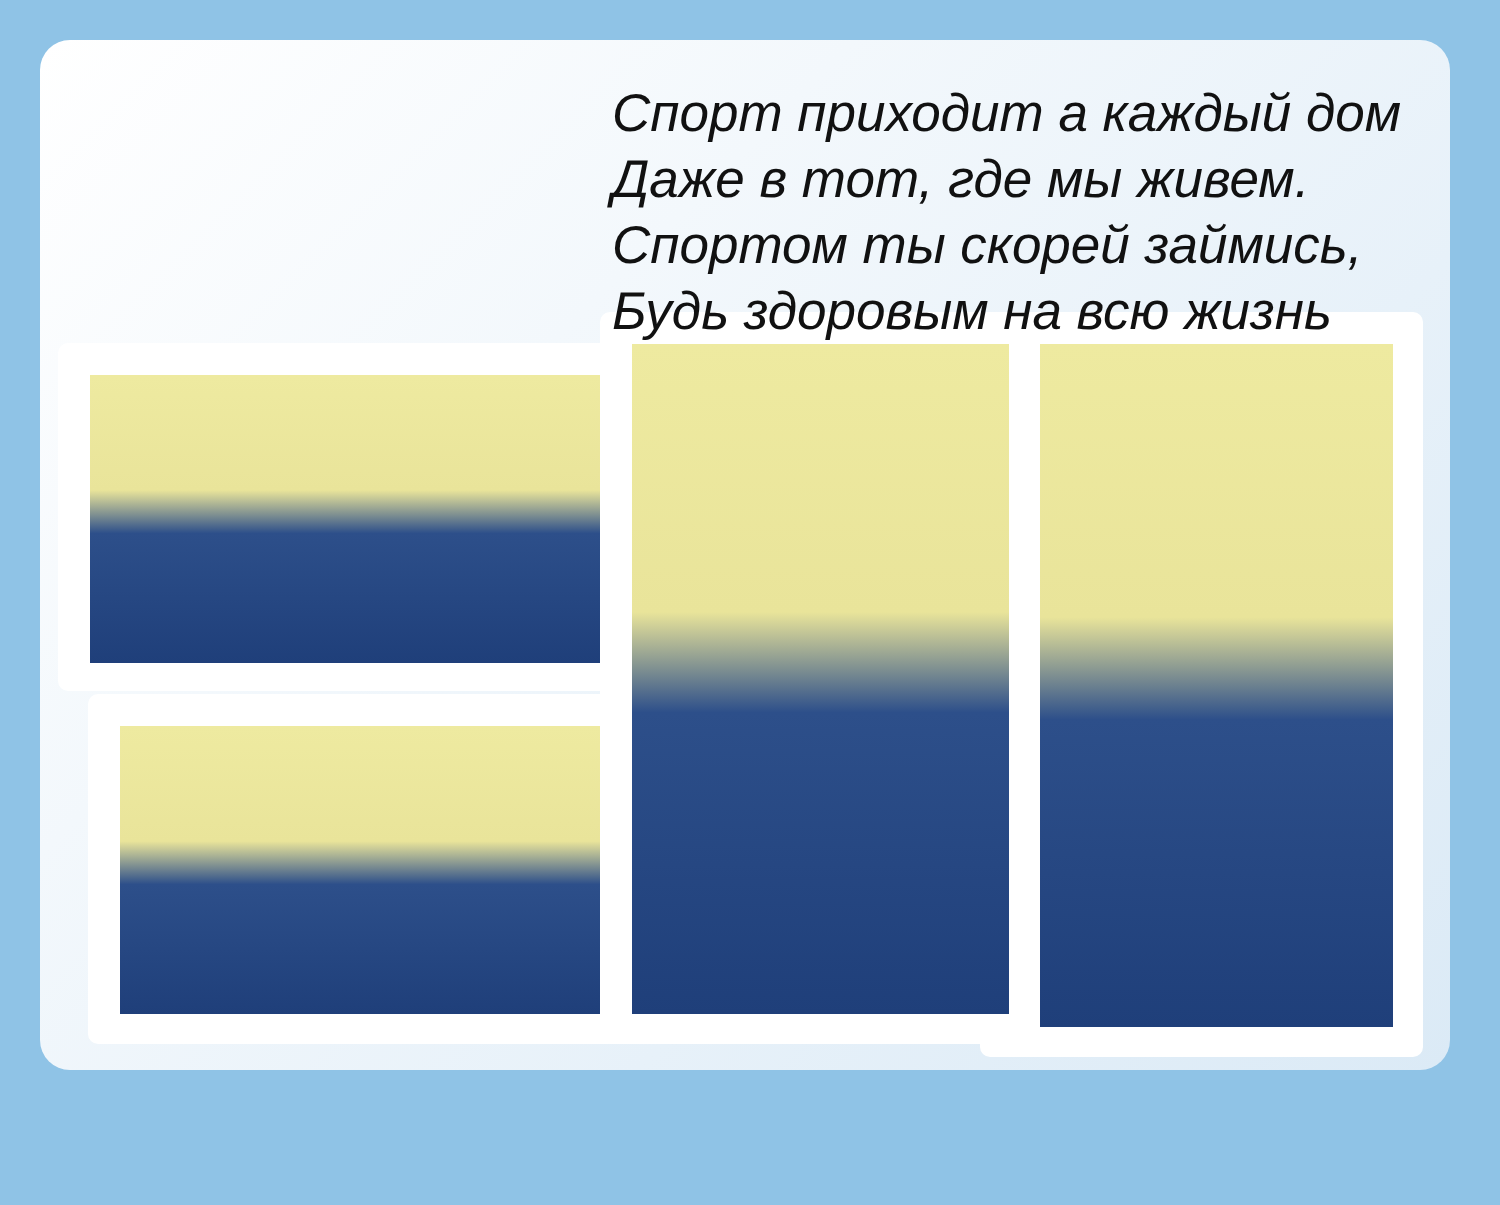Спорт приходит а каждый дом
Даже в тот, где мы живем.
Спортом ты скорей займись,
Будь здоровым на всю жизнь